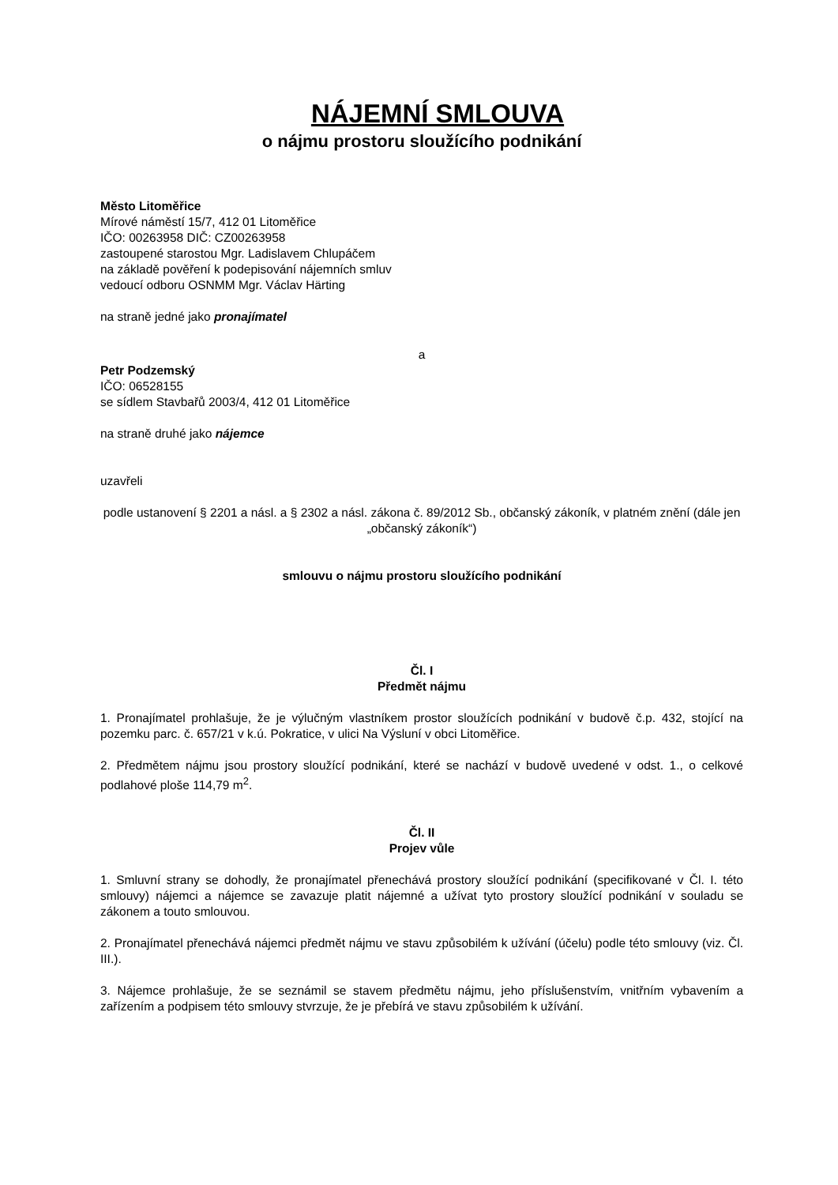NÁJEMNÍ SMLOUVA
o nájmu prostoru sloužícího podnikání
Město Litoměřice
Mírové náměstí 15/7, 412 01 Litoměřice
IČO: 00263958 DIČ: CZ00263958
zastoupené starostou Mgr. Ladislavem Chlupáčem
na základě pověření k podepisování nájemních smluv
vedoucí odboru OSNMM Mgr. Václav Härting
na straně jedné jako pronajímatel
a
Petr Podzemský
IČO: 06528155
se sídlem Stavbařů 2003/4, 412 01 Litoměřice
na straně druhé jako nájemce
uzavřeli
podle ustanovení § 2201 a násl. a § 2302 a násl. zákona č. 89/2012 Sb., občanský zákoník, v platném znění (dále jen „občanský zákoník“)
smlouvu o nájmu prostoru sloužícího podnikání
Čl. I
Předmět nájmu
1. Pronajímatel prohlašuje, že je výlučným vlastníkem prostor sloužících podnikání v budově č.p. 432, stojící na pozemku parc. č. 657/21 v k.ú. Pokratice, v ulici Na Výsluní v obci Litoměřice.
2. Předmětem nájmu jsou prostory sloužící podnikání, které se nachází v budově uvedené v odst. 1., o celkové podlahové ploše 114,79 m<sup>2</sup>.
Čl. II
Projev vůle
1. Smluvní strany se dohodly, že pronajímatel přenechává prostory sloužící podnikání (specifikované v Čl. I. této smlouvy) nájemci a nájemce se zavazuje platit nájemné a užívat tyto prostory sloužící podnikání v souladu se zákonem a touto smlouvou.
2. Pronajímatel přenechává nájemci předmět nájmu ve stavu způsobilém k užívání (účelu) podle této smlouvy (viz. Čl. III.).
3. Nájemce prohlašuje, že se seznámil se stavem předmětu nájmu, jeho příslušenstvím, vnitřním vybavením a zařízením a podpisem této smlouvy stvrzuje, že je přebírá ve stavu způsobilém k užívání.